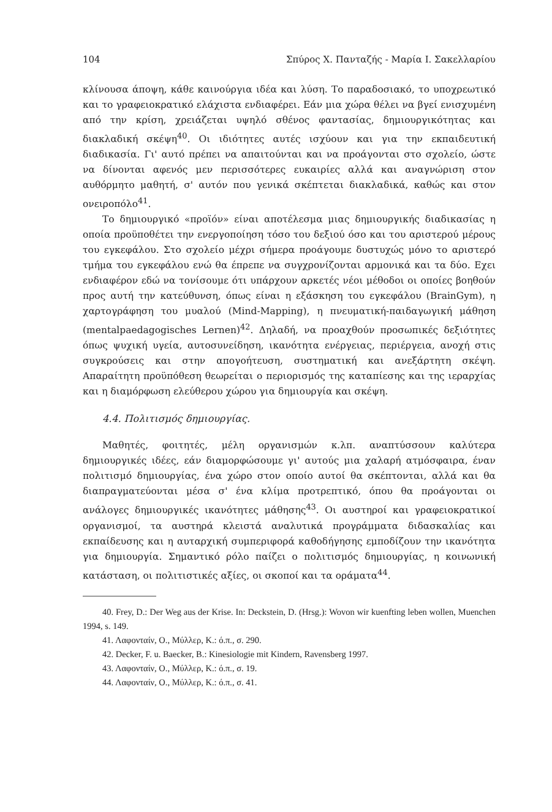104 Σπύρος Χ. Πανταζής - Μαρία Ι. Σακελλαρίου
κλίνουσα άποψη, κάθε καινούργια ιδέα και λύση. Το παραδοσιακό, το υποχρεωτικό και το γραφειοκρατικό ελάχιστα ενδιαφέρει. Εάν μια χώρα θέλει να βγεί ενισχυμένη από την κρίση, χρειάζεται υψηλό σθένος φαντασίας, δημιουργικότητας και διακλαδική σκέψη<sup>40</sup>. Οι ιδιότητες αυτές ισχύουν και για την εκπαιδευτική διαδικασία. Γι' αυτό πρέπει να απαιτούνται και να προάγονται στο σχολείο, ώστε να δίνονται αφενός μεν περισσότερες ευκαιρίες αλλά και αναγνώριση στον αυθόρμητο μαθητή, σ' αυτόν που γενικά σκέπτεται διακλαδικά, καθώς και στον ονειροπόλο<sup>41</sup>.
Το δημιουργικό «προϊόν» είναι αποτέλεσμα μιας δημιουργικής διαδικασίας η οποία προϋποθέτει την ενεργοποίηση τόσο του δεξιού όσο και του αριστερού μέρους του εγκεφάλου. Στο σχολείο μέχρι σήμερα προάγουμε δυστυχώς μόνο το αριστερό τμήμα του εγκεφάλου ενώ θα έπρεπε να συγχρονίζονται αρμονικά και τα δύο. Εχει ενδιαφέρον εδώ να τονίσουμε ότι υπάρχουν αρκετές νέοι μέθοδοι οι οποίες βοηθούν προς αυτή την κατεύθυνση, όπως είναι η εξάσκηση του εγκεφάλου (BrainGym), η χαρτογράφηση του μυαλού (Mind-Mapping), η πνευματική-παιδαγωγική μάθηση (mentalpaedagogisches Lernen)<sup>42</sup>. Δηλαδή, να προαχθούν προσωπικές δεξιότητες όπως ψυχική υγεία, αυτοσυνείδηση, ικανότητα ενέργειας, περιέργεια, ανοχή στις συγκρούσεις και στην απογοήτευση, συστηματική και ανεξάρτητη σκέψη. Απαραίτητη προϋπόθεση θεωρείται ο περιορισμός της καταπίεσης και της ιεραρχίας και η διαμόρφωση ελεύθερου χώρου για δημιουργία και σκέψη.
4.4. Πολιτισμός δημιουργίας.
Μαθητές, φοιτητές, μέλη οργανισμών κ.λπ. αναπτύσσουν καλύτερα δημιουργικές ιδέες, εάν διαμορφώσουμε γι' αυτούς μια χαλαρή ατμόσφαιρα, έναν πολιτισμό δημιουργίας, ένα χώρο στον οποίο αυτοί θα σκέπτονται, αλλά και θα διαπραγματεύονται μέσα σ' ένα κλίμα προτρεπτικό, όπου θα προάγονται οι ανάλογες δημιουργικές ικανότητες μάθησης<sup>43</sup>. Οι αυστηροί και γραφειοκρατικοί οργανισμοί, τα αυστηρά κλειστά αναλυτικά προγράμματα διδασκαλίας και εκπαίδευσης και η αυταρχική συμπεριφορά καθοδήγησης εμποδίζουν την ικανότητα για δημιουργία. Σημαντικό ρόλο παίζει ο πολιτισμός δημιουργίας, η κοινωνική κατάσταση, οι πολιτιστικές αξίες, οι σκοποί και τα οράματα<sup>44</sup>.
40. Frey, D.: Der Weg aus der Krise. In: Deckstein, D. (Hrsg.): Wovon wir kuenfting leben wollen, Muenchen 1994, s. 149.
41. Λαφονταίν, Ο., Μύλλερ, Κ.: ό.π., σ. 290.
42. Decker, F. u. Baecker, B.: Kinesiologie mit Kindern, Ravensberg 1997.
43. Λαφονταίν, Ο., Μύλλερ, Κ.: ό.π., σ. 19.
44. Λαφονταίν, Ο., Μύλλερ, Κ.: ό.π., σ. 41.